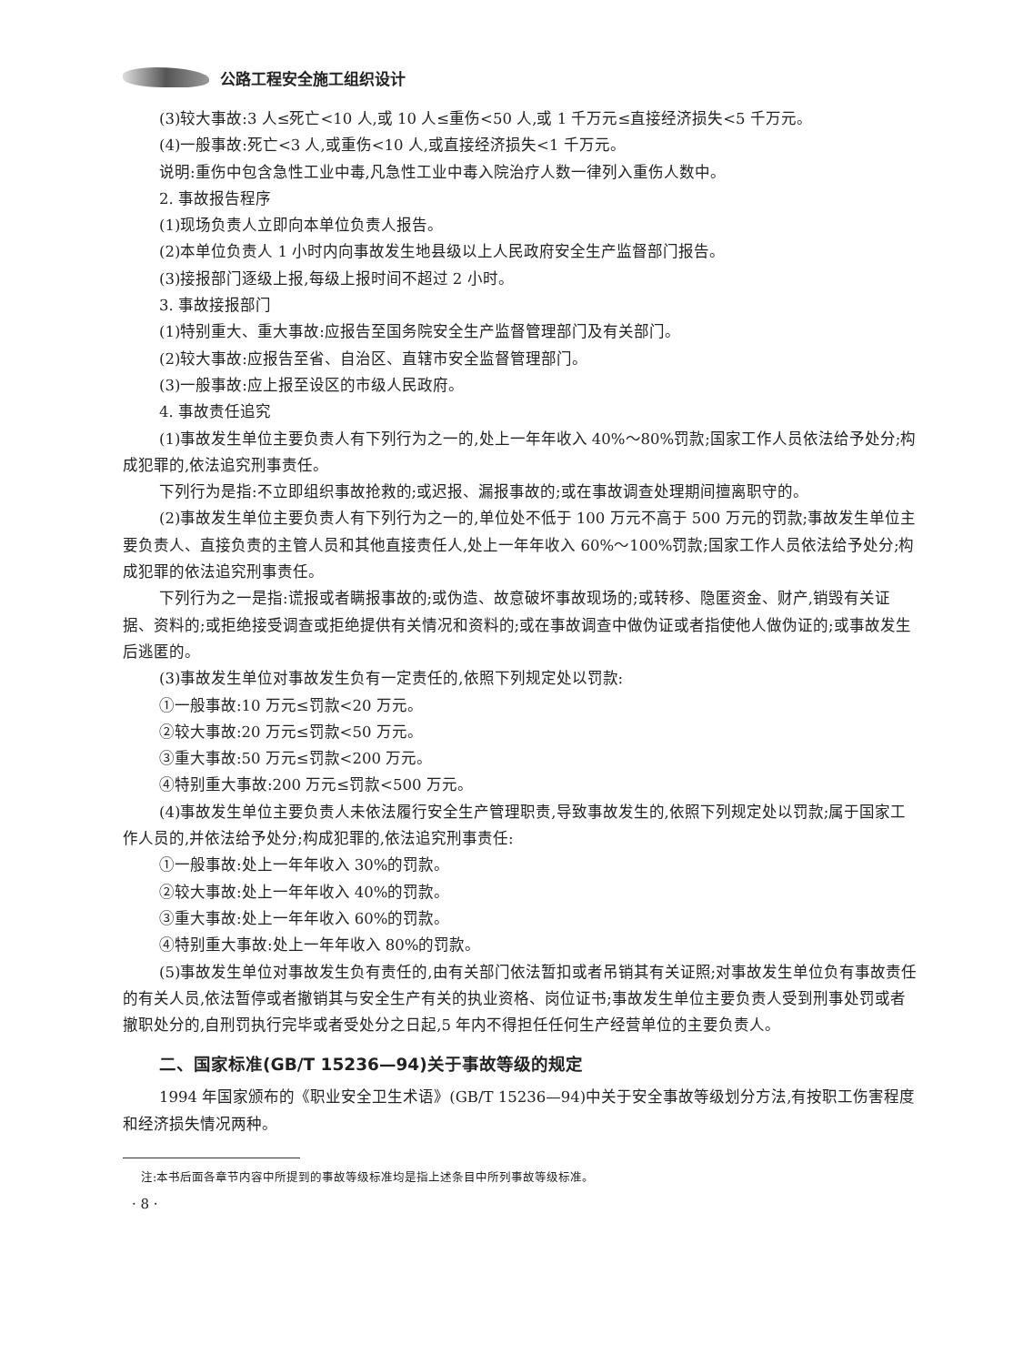公路工程安全施工组织设计
(3)较大事故:3 人≤死亡<10 人,或 10 人≤重伤<50 人,或 1 千万元≤直接经济损失<5 千万元。
(4)一般事故:死亡<3 人,或重伤<10 人,或直接经济损失<1 千万元。
说明:重伤中包含急性工业中毒,凡急性工业中毒入院治疗人数一律列入重伤人数中。
2. 事故报告程序
(1)现场负责人立即向本单位负责人报告。
(2)本单位负责人 1 小时内向事故发生地县级以上人民政府安全生产监督部门报告。
(3)接报部门逐级上报,每级上报时间不超过 2 小时。
3. 事故接报部门
(1)特别重大、重大事故:应报告至国务院安全生产监督管理部门及有关部门。
(2)较大事故:应报告至省、自治区、直辖市安全监督管理部门。
(3)一般事故:应上报至设区的市级人民政府。
4. 事故责任追究
(1)事故发生单位主要负责人有下列行为之一的,处上一年年收入 40%～80%罚款;国家工作人员依法给予处分;构成犯罪的,依法追究刑事责任。
下列行为是指:不立即组织事故抢救的;或迟报、漏报事故的;或在事故调查处理期间擅离职守的。
(2)事故发生单位主要负责人有下列行为之一的,单位处不低于 100 万元不高于 500 万元的罚款;事故发生单位主要负责人、直接负责的主管人员和其他直接责任人,处上一年年收入 60%～100%罚款;国家工作人员依法给予处分;构成犯罪的依法追究刑事责任。
下列行为之一是指:谎报或者瞒报事故的;或伪造、故意破坏事故现场的;或转移、隐匿资金、财产,销毁有关证据、资料的;或拒绝接受调查或拒绝提供有关情况和资料的;或在事故调查中做伪证或者指使他人做伪证的;或事故发生后逃匿的。
(3)事故发生单位对事故发生负有一定责任的,依照下列规定处以罚款:
①一般事故:10 万元≤罚款<20 万元。
②较大事故:20 万元≤罚款<50 万元。
③重大事故:50 万元≤罚款<200 万元。
④特别重大事故:200 万元≤罚款<500 万元。
(4)事故发生单位主要负责人未依法履行安全生产管理职责,导致事故发生的,依照下列规定处以罚款;属于国家工作人员的,并依法给予处分;构成犯罪的,依法追究刑事责任:
①一般事故:处上一年年收入 30%的罚款。
②较大事故:处上一年年收入 40%的罚款。
③重大事故:处上一年年收入 60%的罚款。
④特别重大事故:处上一年年收入 80%的罚款。
(5)事故发生单位对事故发生负有责任的,由有关部门依法暂扣或者吊销其有关证照;对事故发生单位负有事故责任的有关人员,依法暂停或者撤销其与安全生产有关的执业资格、岗位证书;事故发生单位主要负责人受到刑事处罚或者撤职处分的,自刑罚执行完毕或者受处分之日起,5 年内不得担任任何生产经营单位的主要负责人。
二、国家标准(GB/T 15236—94)关于事故等级的规定
1994 年国家颁布的《职业安全卫生术语》(GB/T 15236—94)中关于安全事故等级划分方法,有按职工伤害程度和经济损失情况两种。
注:本书后面各章节内容中所提到的事故等级标准均是指上述条目中所列事故等级标准。
· 8 ·